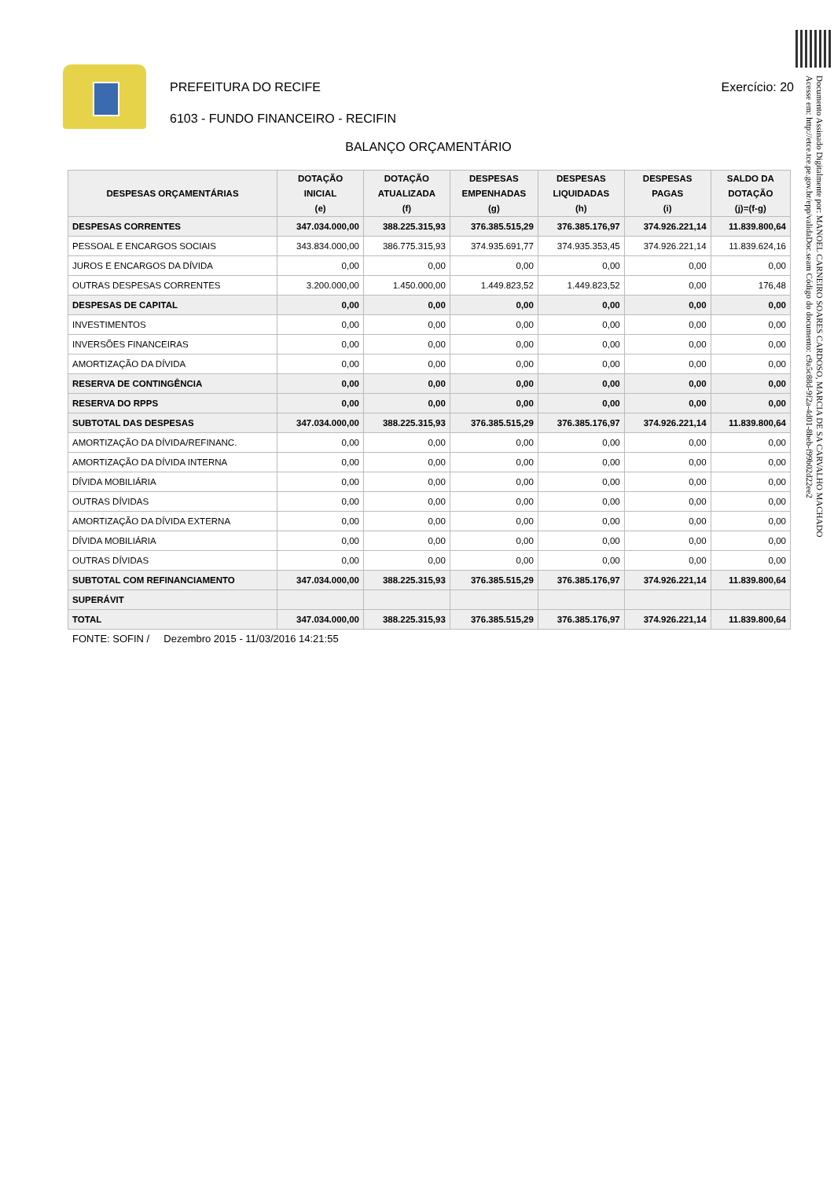PREFEITURA DO RECIFE Exercício: 20
6103 - FUNDO FINANCEIRO - RECIFIN
BALANÇO ORÇAMENTÁRIO
| DESPESAS ORÇAMENTÁRIAS | DOTAÇÃO INICIAL (e) | DOTAÇÃO ATUALIZADA (f) | DESPESAS EMPENHADAS (g) | DESPESAS LIQUIDADAS (h) | DESPESAS PAGAS (i) | SALDO DA DOTAÇÃO (j)=(f-g) |
| --- | --- | --- | --- | --- | --- | --- |
| DESPESAS CORRENTES | 347.034.000,00 | 388.225.315,93 | 376.385.515,29 | 376.385.176,97 | 374.926.221,14 | 11.839.800,64 |
| PESSOAL E ENCARGOS SOCIAIS | 343.834.000,00 | 386.775.315,93 | 374.935.691,77 | 374.935.353,45 | 374.926.221,14 | 11.839.624,16 |
| JUROS E ENCARGOS DA DÍVIDA | 0,00 | 0,00 | 0,00 | 0,00 | 0,00 | 0,00 |
| OUTRAS DESPESAS CORRENTES | 3.200.000,00 | 1.450.000,00 | 1.449.823,52 | 1.449.823,52 | 0,00 | 176,48 |
| DESPESAS DE CAPITAL | 0,00 | 0,00 | 0,00 | 0,00 | 0,00 | 0,00 |
| INVESTIMENTOS | 0,00 | 0,00 | 0,00 | 0,00 | 0,00 | 0,00 |
| INVERSÕES FINANCEIRAS | 0,00 | 0,00 | 0,00 | 0,00 | 0,00 | 0,00 |
| AMORTIZAÇÃO DA DÍVIDA | 0,00 | 0,00 | 0,00 | 0,00 | 0,00 | 0,00 |
| RESERVA DE CONTINGÊNCIA | 0,00 | 0,00 | 0,00 | 0,00 | 0,00 | 0,00 |
| RESERVA DO RPPS | 0,00 | 0,00 | 0,00 | 0,00 | 0,00 | 0,00 |
| SUBTOTAL DAS DESPESAS | 347.034.000,00 | 388.225.315,93 | 376.385.515,29 | 376.385.176,97 | 374.926.221,14 | 11.839.800,64 |
| AMORTIZAÇÃO DA DÍVIDA/REFINANC. | 0,00 | 0,00 | 0,00 | 0,00 | 0,00 | 0,00 |
| AMORTIZAÇÃO DA DÍVIDA INTERNA | 0,00 | 0,00 | 0,00 | 0,00 | 0,00 | 0,00 |
| DÍVIDA MOBILIÁRIA | 0,00 | 0,00 | 0,00 | 0,00 | 0,00 | 0,00 |
| OUTRAS DÍVIDAS | 0,00 | 0,00 | 0,00 | 0,00 | 0,00 | 0,00 |
| AMORTIZAÇÃO DA DÍVIDA EXTERNA | 0,00 | 0,00 | 0,00 | 0,00 | 0,00 | 0,00 |
| DÍVIDA MOBILIÁRIA | 0,00 | 0,00 | 0,00 | 0,00 | 0,00 | 0,00 |
| OUTRAS DÍVIDAS | 0,00 | 0,00 | 0,00 | 0,00 | 0,00 | 0,00 |
| SUBTOTAL COM REFINANCIAMENTO | 347.034.000,00 | 388.225.315,93 | 376.385.515,29 | 376.385.176,97 | 374.926.221,14 | 11.839.800,64 |
| SUPERÁVIT | | | | | | |
| TOTAL | 347.034.000,00 | 388.225.315,93 | 376.385.515,29 | 376.385.176,97 | 374.926.221,14 | 11.839.800,64 |
FONTE: SOFIN / Dezembro 2015 - 11/03/2016 14:21:55
Documento Assinado Digitalmente por: MANOEL CARNEIRO SOARES CARDOSO, MARCIA DE SA CARVALHO MACHADO
Acesse em: http://etce.tce.pe.gov.br/epp/validaDoc.seam Código do documento: c9a5c88d-9f2a-4d01-8beb-f99b02d22ee2